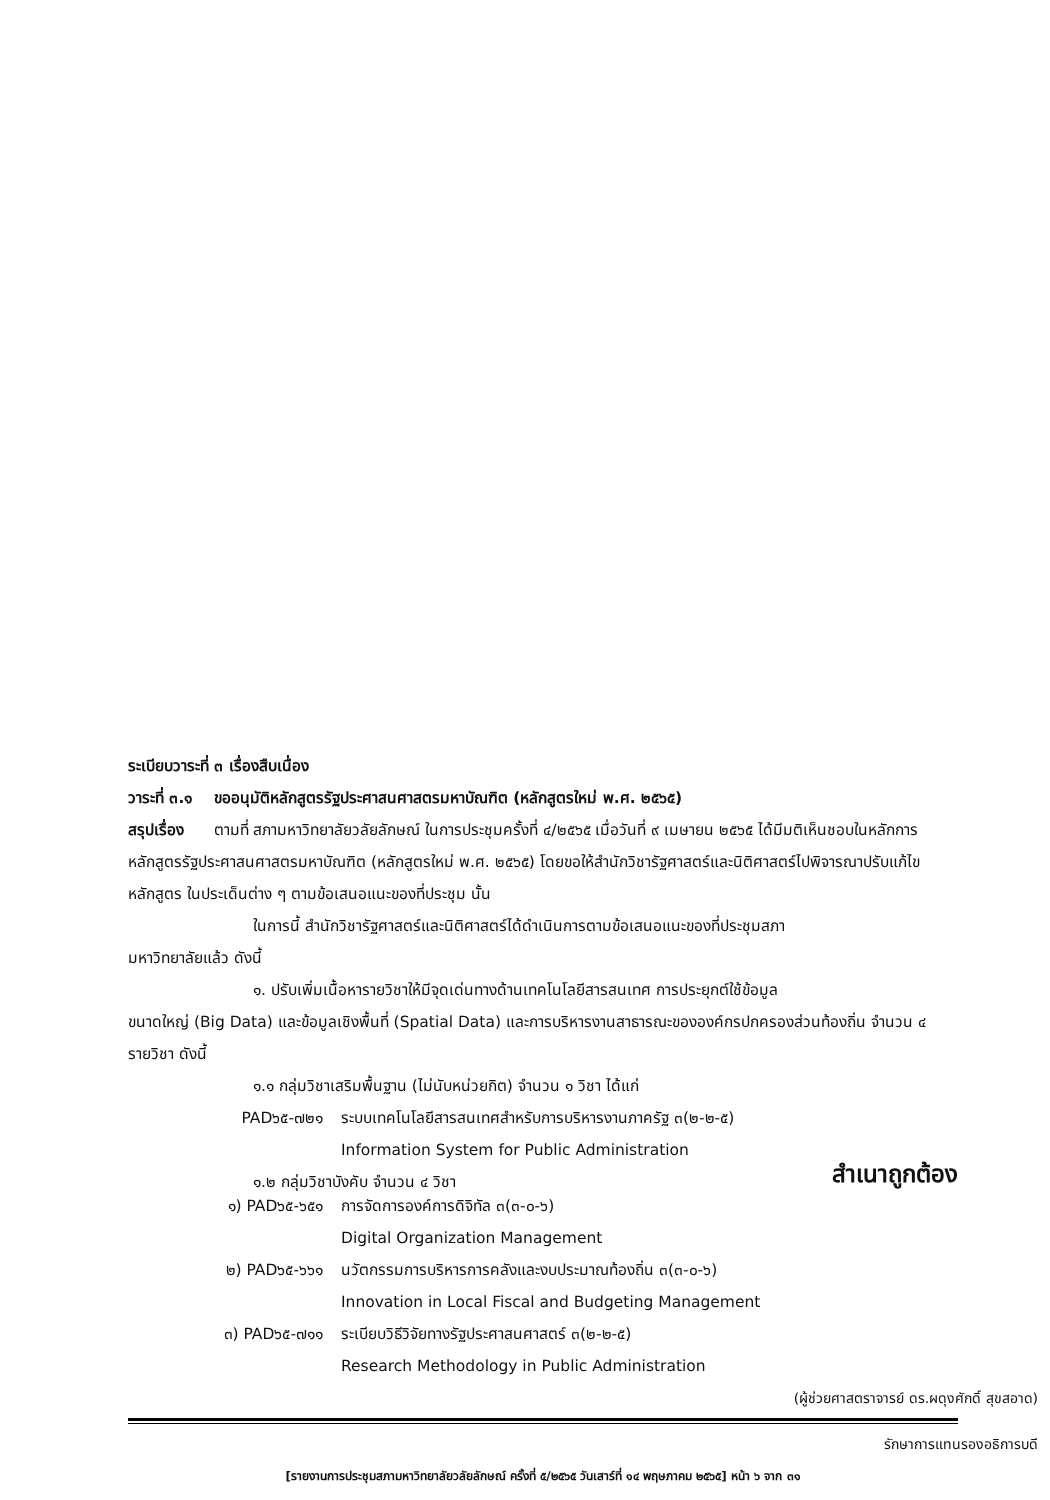ระเบียบวาระที่ ๓ เรื่องสืบเนื่อง
วาระที่ ๓.๑ ขออนุมัติหลักสูตรรัฐประศาสนศาสตรมหาบัณฑิต (หลักสูตรใหม่ พ.ศ. ๒๕๖๕)
สรุปเรื่อง ตามที่ สภามหาวิทยาลัยวลัยลักษณ์ ในการประชุมครั้งที่ ๔/๒๕๖๕ เมื่อวันที่ ๙ เมษายน ๒๕๖๕ ได้มีมติเห็นชอบในหลักการหลักสูตรรัฐประศาสนศาสตรมหาบัณฑิต (หลักสูตรใหม่ พ.ศ. ๒๕๖๕) โดยขอให้สำนักวิชารัฐศาสตร์และนิติศาสตร์ไปพิจารณาปรับแก้ไขหลักสูตร ในประเด็นต่าง ๆ ตามข้อเสนอแนะของที่ประชุม นั้น
ในการนี้ สำนักวิชารัฐศาสตร์และนิติศาสตร์ได้ดำเนินการตามข้อเสนอแนะของที่ประชุมสภา
มหาวิทยาลัยแล้ว ดังนี้
๑. ปรับเพิ่มเนื้อหารายวิชาให้มีจุดเด่นทางด้านเทคโนโลยีสารสนเทศ การประยุกต์ใช้ข้อมูล
ขนาดใหญ่ (Big Data) และข้อมูลเชิงพื้นที่ (Spatial Data) และการบริหารงานสาธารณะขององค์กรปกครองส่วนท้องถิ่น จำนวน ๔ รายวิชา ดังนี้
๑.๑ กลุ่มวิชาเสริมพื้นฐาน (ไม่นับหน่วยกิต) จำนวน ๑ วิชา ได้แก่
PAD๖๕-๗๒๑ ระบบเทคโนโลยีสารสนเทศสำหรับการบริหารงานภาครัฐ ๓(๒-๒-๕)
Information System for Public Administration
๑.๒ กลุ่มวิชาบังคับ จำนวน ๔ วิชา
สำเนาถูกต้อง
๑) PAD๖๕-๖๕๑ การจัดการองค์การดิจิทัล ๓(๓-๐-๖)
Digital Organization Management
๒) PAD๖๕-๖๖๑ นวัตกรรมการบริหารการคลังและงบประมาณท้องถิ่น ๓(๓-๐-๖)
Innovation in Local Fiscal and Budgeting Management
๓) PAD๖๕-๗๑๑ ระเบียบวิธีวิจัยทางรัฐประศาสนศาสตร์ ๓(๒-๒-๕)
Research Methodology in Public Administration
(ผู้ช่วยศาสตราจารย์ ดร.ผดุงศักดิ์ สุขสอาด)
รักษาการแทนรองอธิการบดี
[รายงานการประชุมสภามหาวิทยาลัยวลัยลักษณ์ ครั้งที่ ๕/๒๕๖๕ วันเสาร์ที่ ๑๔ พฤษภาคม ๒๕๖๕] หน้า ๖ จาก ๓๑